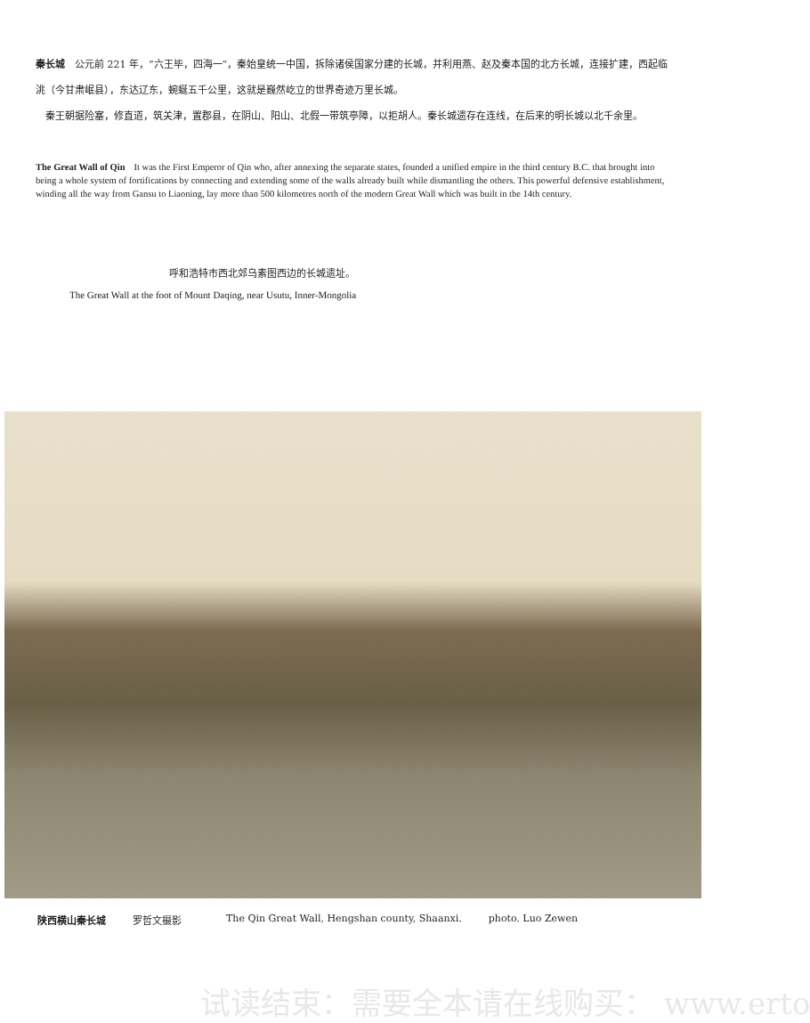秦长城　公元前 221 年，“六王毕，四海一”，秦始皇统一中国，拆除诸侯国家分建的长城，并利用燕、赵及秦本国的北方长城，连接扩建，西起临洮（今甘肃岷县），东达辽东，蜿蜒五千公里，这就是巍然屹立的世界奇迹万里长城。
　秦王朝据险塞，修直道，筑关津，置郡县，在阴山、阳山、北假一带筑亭障，以拒胡人。秦长城遗存在连线，在后来的明长城以北千余里。
The Great Wall of Qin　It was the First Emperor of Qin who, after annexing the separate states, founded a unified empire in the third century B.C. that brought into being a whole system of fortifications by connecting and extending some of the walls already built while dismantling the others. This powerful defensive establishment, winding all the way from Gansu to Liaoning, lay more than 500 kilometres north of the modern Great Wall which was built in the 14th century.
呼和浩特市西北郊乌素图西边的长城遗址。
The Great Wall at the foot of Mount Daqing, near Usutu, Inner-Mongolia
陕西横山秦长城 罗哲文摄影 The Qin Great Wall, Hengshan county, Shaanxi. photo. Luo Zewen
试读结束：需要全本请在线购买： www.erto